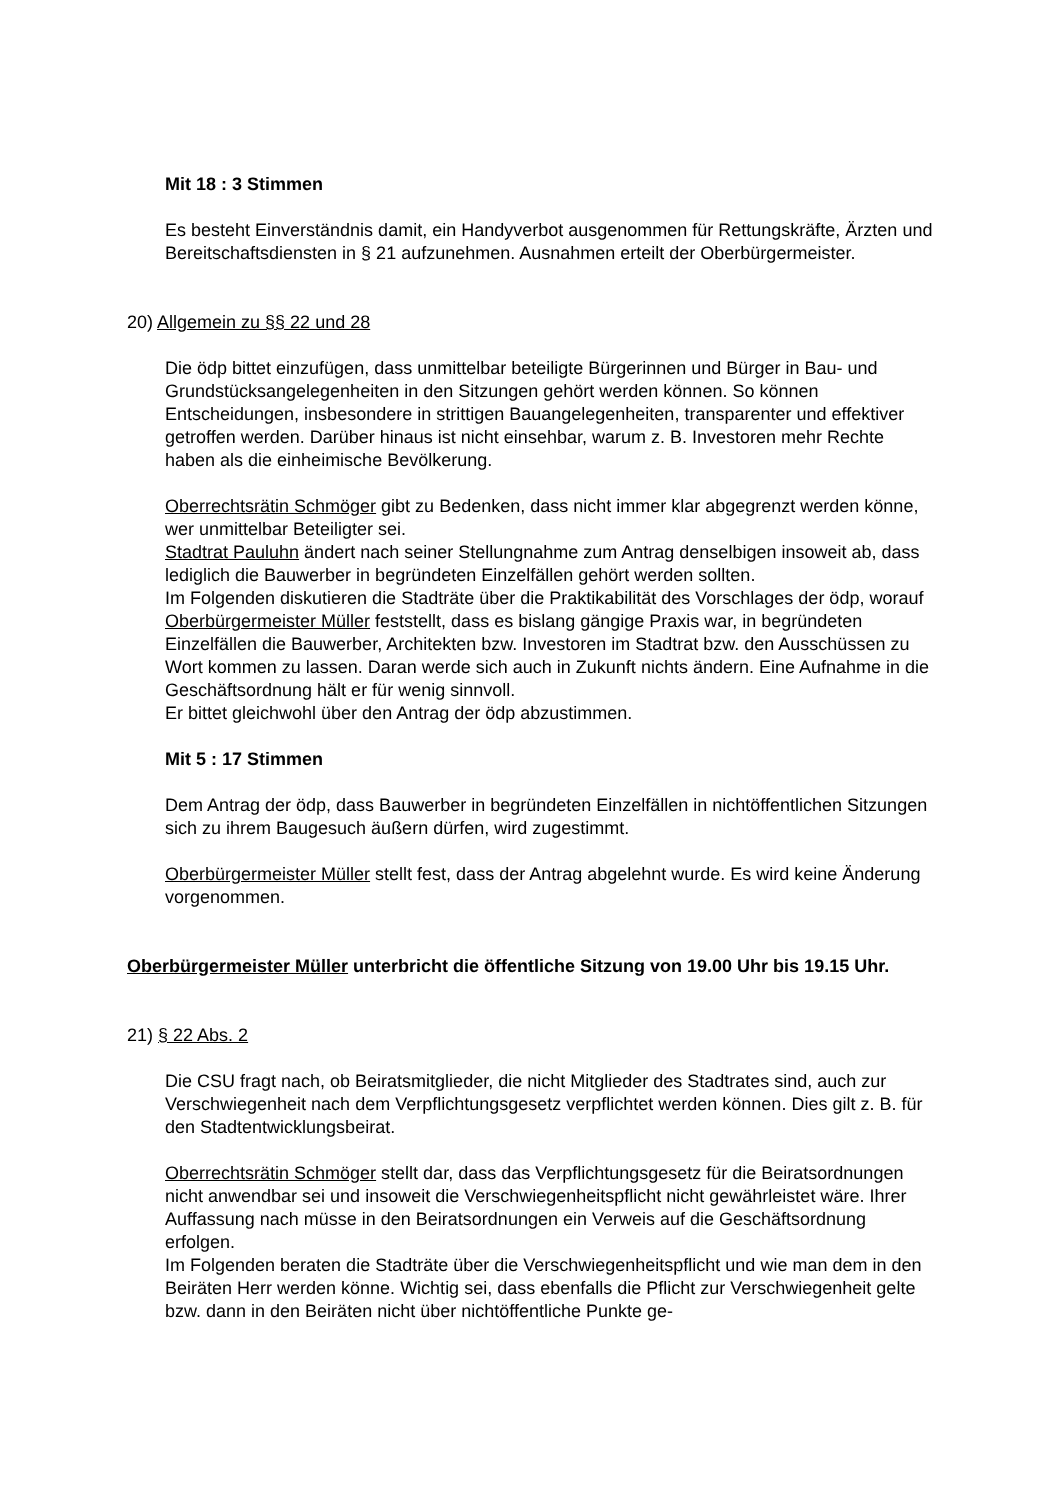Mit 18 : 3 Stimmen
Es besteht Einverständnis damit, ein Handyverbot ausgenommen für Rettungskräfte, Ärzten und Bereitschaftsdiensten in § 21 aufzunehmen. Ausnahmen erteilt der Oberbürgermeister.
20) Allgemein zu §§ 22 und 28
Die ödp bittet einzufügen, dass unmittelbar beteiligte Bürgerinnen und Bürger in Bau- und Grundstücksangelegenheiten in den Sitzungen gehört werden können. So können Entscheidungen, insbesondere in strittigen Bauangelegenheiten, transparenter und effektiver getroffen werden. Darüber hinaus ist nicht einsehbar, warum z. B. Investoren mehr Rechte haben als die einheimische Bevölkerung.
Oberrechtsrätin Schmöger gibt zu Bedenken, dass nicht immer klar abgegrenzt werden könne, wer unmittelbar Beteiligter sei.
Stadtrat Pauluhn ändert nach seiner Stellungnahme zum Antrag denselbigen insoweit ab, dass lediglich die Bauwerber in begründeten Einzelfällen gehört werden sollten.
Im Folgenden diskutieren die Stadträte über die Praktikabilität des Vorschlages der ödp, worauf Oberbürgermeister Müller feststellt, dass es bislang gängige Praxis war, in begründeten Einzelfällen die Bauwerber, Architekten bzw. Investoren im Stadtrat bzw. den Ausschüssen zu Wort kommen zu lassen. Daran werde sich auch in Zukunft nichts ändern. Eine Aufnahme in die Geschäftsordnung hält er für wenig sinnvoll.
Er bittet gleichwohl über den Antrag der ödp abzustimmen.
Mit 5 : 17 Stimmen
Dem Antrag der ödp, dass Bauwerber in begründeten Einzelfällen in nichtöffentlichen Sitzungen sich zu ihrem Baugesuch äußern dürfen, wird zugestimmt.
Oberbürgermeister Müller stellt fest, dass der Antrag abgelehnt wurde. Es wird keine Änderung vorgenommen.
Oberbürgermeister Müller unterbricht die öffentliche Sitzung von 19.00 Uhr bis 19.15 Uhr.
21) § 22 Abs. 2
Die CSU fragt nach, ob Beiratsmitglieder, die nicht Mitglieder des Stadtrates sind, auch zur Verschwiegenheit nach dem Verpflichtungsgesetz verpflichtet werden können. Dies gilt z. B. für den Stadtentwicklungsbeirat.
Oberrechtsrätin Schmöger stellt dar, dass das Verpflichtungsgesetz für die Beiratsordnungen nicht anwendbar sei und insoweit die Verschwiegenheitspflicht nicht gewährleistet wäre. Ihrer Auffassung nach müsse in den Beiratsordnungen ein Verweis auf die Geschäftsordnung erfolgen.
Im Folgenden beraten die Stadträte über die Verschwiegenheitspflicht und wie man dem in den Beiräten Herr werden könne. Wichtig sei, dass ebenfalls die Pflicht zur Verschwiegenheit gelte bzw. dann in den Beiräten nicht über nichtöffentliche Punkte ge-